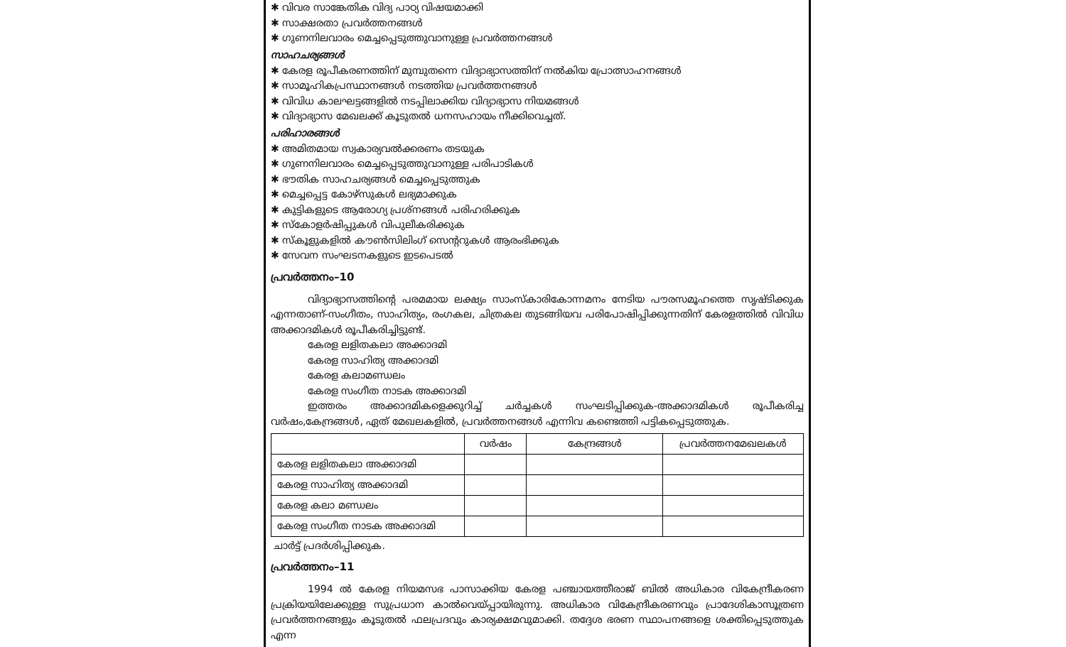✱ വിവര സാങ്കേതിക വിദ്യ പാഠ്യ വിഷയമാക്കി
✱ സാക്ഷരതാ പ്രവർത്തനങ്ങൾ
✱ ഗുണനിലവാരം മെച്ചപ്പെടുത്തുവാനുള്ള പ്രവർത്തനങ്ങൾ
സാഹചര്യങ്ങൾ
✱ കേരള രൂപീകരണത്തിന് മുമ്പുതന്നെ വിദ്യാഭ്യാസത്തിന് നൽകിയ പ്രോത്സാഹനങ്ങൾ
✱ സാമൂഹികപ്രസ്ഥാനങ്ങൾ നടത്തിയ പ്രവർത്തനങ്ങൾ
✱ വിവിധ കാലഘട്ടങ്ങളിൽ നടപ്പിലാക്കിയ വിദ്യാഭ്യാസ നിയമങ്ങൾ
✱ വിദ്യാഭ്യാസ മേഖലക്ക് കൂടുതൽ ധനസഹായം നീക്കിവെച്ചത്.
പരിഹാരങ്ങൾ
✱ അമിതമായ സ്വകാര്യവൽക്കരണം തടയുക
✱ ഗുണനിലവാരം മെച്ചപ്പെടുത്തുവാനുള്ള പരിപാടികൾ
✱ ഭൗതിക സാഹചര്യങ്ങൾ മെച്ചപ്പെടുത്തുക
✱ മെച്ചപ്പെട്ട കോഴ്സുകൾ ലഭ്യമാക്കുക
✱ കുട്ടികളുടെ ആരോഗ്യ പ്രശ്നങ്ങൾ പരിഹരിക്കുക
✱ സ്കോളർഷിപ്പുകൾ വിപുലീകരിക്കുക
✱ സ്കൂളുകളിൽ കൗൺസിലിംഗ് സെന്ററുകൾ ആരംഭിക്കുക
✱ സേവന സംഘടനകളുടെ ഇടപെടൽ
പ്രവർത്തനം–10
വിദ്യാഭ്യാസത്തിന്റെ പരമമായ ലക്ഷ്യം സാംസ്കാരികോന്നമനം നേടിയ പൗരസമൂഹത്തെ സൃഷ്ടിക്കുക എന്നതാണ്-സംഗീതം, സാഹിത്യം, രംഗകല, ചിത്രകല തുടങ്ങിയവ പരിപോഷിപ്പിക്കുന്നതിന് കേരളത്തിൽ വിവിധ അക്കാദമികൾ രൂപീകരിച്ചിട്ടുണ്ട്.
കേരള ലളിതകലാ അക്കാദമി
കേരള സാഹിത്യ അക്കാദമി
കേരള കലാമണ്ഡലം
കേരള സംഗീത നാടക അക്കാദമി
ഇത്തരം അക്കാദമികളെക്കുറിച്ച് ചർച്ചകൾ സംഘടിപ്പിക്കുക-അക്കാദമികൾ രൂപീകരിച്ച വർഷം,കേന്ദ്രങ്ങൾ, ഏത് മേഖലകളിൽ, പ്രവർത്തനങ്ങൾ എന്നിവ കണ്ടെത്തി പട്ടികപ്പെടുത്തുക.
| | വർഷം | കേന്ദ്രങ്ങൾ | പ്രവർത്തനമേഖലകൾ |
| --- | --- | --- | --- |
| കേരള ലളിതകലാ അക്കാദമി | | | |
| കേരള സാഹിത്യ അക്കാദമി | | | |
| കേരള കലാ മണ്ഡലം | | | |
| കേരള സംഗീത നാടക അക്കാദമി | | | |
ചാർട്ട് പ്രദർശിപ്പിക്കുക.
പ്രവർത്തനം–11
1994 ൽ കേരള നിയമസഭ പാസാക്കിയ കേരള പഞ്ചായത്തീരാജ് ബിൽ അധികാര വികേന്ദ്രീകരണ പ്രക്രിയയിലേക്കുള്ള സുപ്രധാന കാൽവെയ്പ്പായിരുന്നു. അധികാര വികേന്ദ്രീകരണവും പ്രാദേശികാസൂത്രണ പ്രവർത്തനങ്ങളും കൂടുതൽ ഫലപ്രദവും കാര്യക്ഷമവുമാക്കി. തദ്ദേശ ഭരണ സ്ഥാപനങ്ങളെ ശക്തിപ്പെടുത്തുക എന്ന